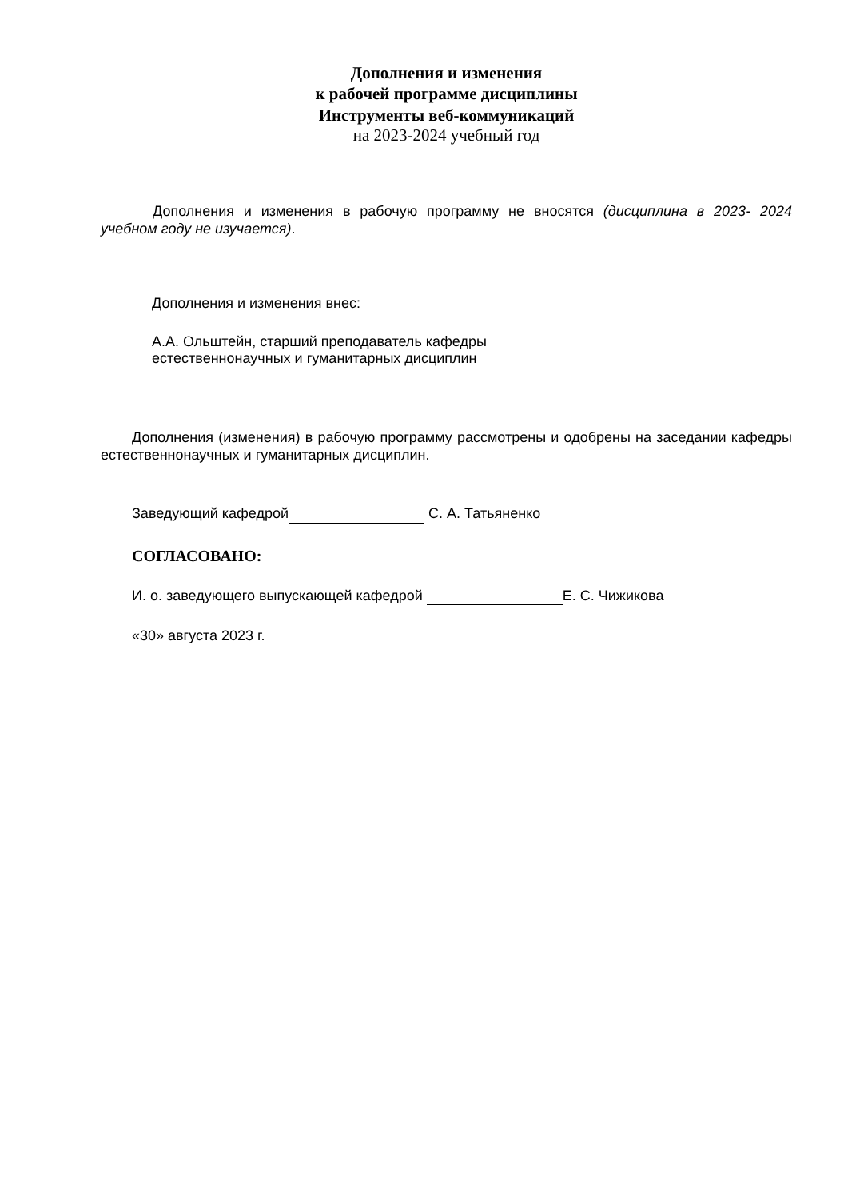Дополнения и изменения
к рабочей программе дисциплины
Инструменты веб-коммуникаций
на 2023-2024 учебный год
Дополнения и изменения в рабочую программу не вносятся (дисциплина в 2023- 2024 учебном году не изучается).
Дополнения и изменения внес:
А.А. Ольштейн, старший преподаватель кафедры
естественнонаучных и гуманитарных дисциплин
Дополнения (изменения) в рабочую программу рассмотрены и одобрены на заседании кафедры естественнонаучных и гуманитарных дисциплин.
Заведующий кафедрой С. А. Татьяненко
СОГЛАСОВАНО:
И. о. заведующего выпускающей кафедрой Е. С. Чижикова
«30» августа 2023 г.